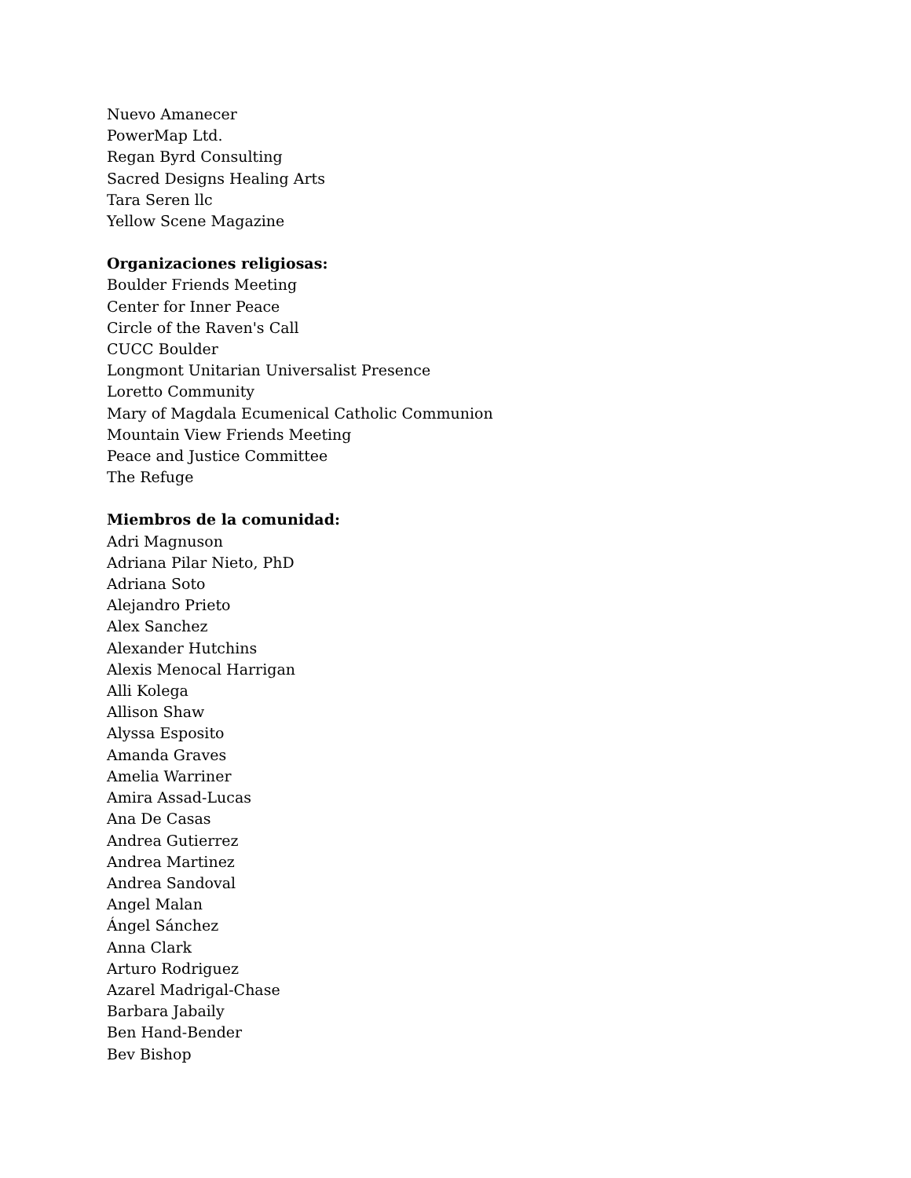Nuevo Amanecer
PowerMap Ltd.
Regan Byrd Consulting
Sacred Designs Healing Arts
Tara Seren llc
Yellow Scene Magazine
Organizaciones religiosas:
Boulder Friends Meeting
Center for Inner Peace
Circle of the Raven's Call
CUCC Boulder
Longmont Unitarian Universalist Presence
Loretto Community
Mary of Magdala Ecumenical Catholic Communion
Mountain View Friends Meeting
Peace and Justice Committee
The Refuge
Miembros de la comunidad:
Adri Magnuson
Adriana Pilar Nieto, PhD
Adriana Soto
Alejandro Prieto
Alex Sanchez
Alexander Hutchins
Alexis Menocal Harrigan
Alli Kolega
Allison Shaw
Alyssa Esposito
Amanda Graves
Amelia Warriner
Amira Assad-Lucas
Ana De Casas
Andrea Gutierrez
Andrea Martinez
Andrea Sandoval
Angel Malan
Ángel Sánchez
Anna Clark
Arturo Rodriguez
Azarel Madrigal-Chase
Barbara Jabaily
Ben Hand-Bender
Bev Bishop